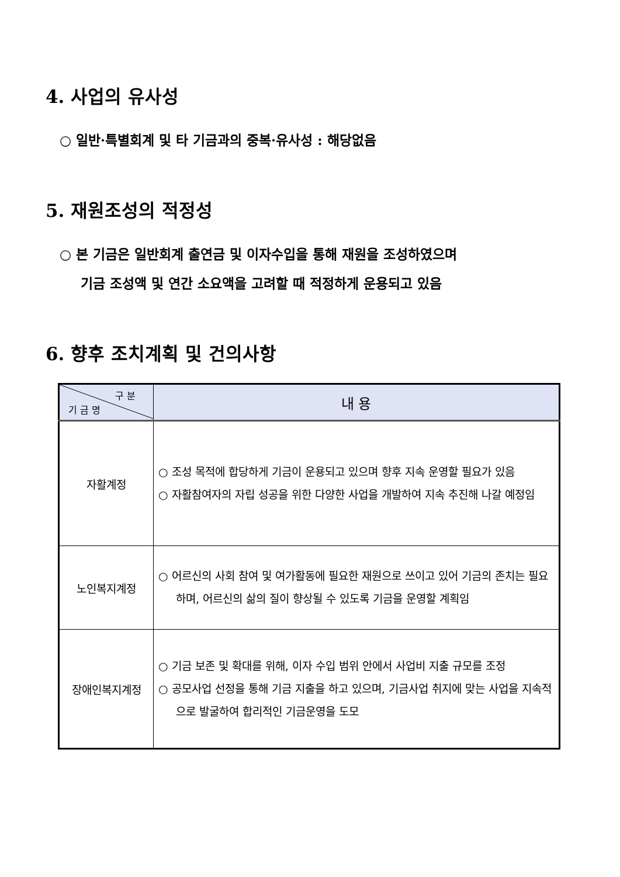4. 사업의 유사성
○ 일반·특별회계 및 타 기금과의 중복·유사성 : 해당없음
5. 재원조성의 적정성
○ 본 기금은 일반회계 출연금 및 이자수입을 통해 재원을 조성하였으며
기금 조성액 및 연간 소요액을 고려할 때 적정하게 운용되고 있음
6. 향후 조치계획 및 건의사항
| 구 분 기 금 명 | 내 용 |
| --- | --- |
| 자활계정 | ○ 조성 목적에 합당하게 기금이 운용되고 있으며 향후 지속 운영할 필요가 있음 ○ 자활참여자의 자립 성공을 위한 다양한 사업을 개발하여 지속 추진해 나갈 예정임 |
| 노인복지계정 | ○ 어르신의 사회 참여 및 여가활동에 필요한 재원으로 쓰이고 있어 기금의 존치는 필요하며, 어르신의 삶의 질이 향상될 수 있도록 기금을 운영할 계획임 |
| 장애인복지계정 | ○ 기금 보존 및 확대를 위해, 이자 수입 범위 안에서 사업비 지출 규모를 조정 ○ 공모사업 선정을 통해 기금 지출을 하고 있으며, 기금사업 취지에 맞는 사업을 지속적으로 발굴하여 합리적인 기금운영을 도모 |